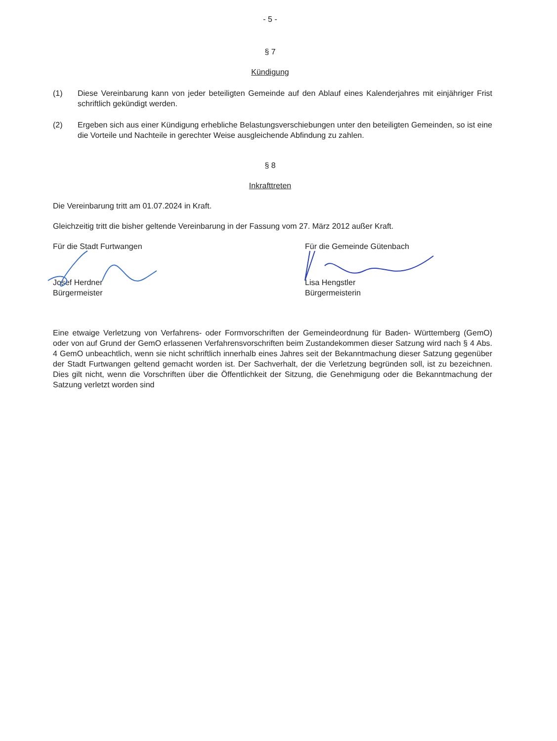- 5 -
§ 7
Kündigung
(1) Diese Vereinbarung kann von jeder beteiligten Gemeinde auf den Ablauf eines Kalenderjahres mit einjähriger Frist schriftlich gekündigt werden.
(2) Ergeben sich aus einer Kündigung erhebliche Belastungsverschiebungen unter den beteiligten Gemeinden, so ist eine die Vorteile und Nachteile in gerechter Weise ausgleichende Abfindung zu zahlen.
§ 8
Inkrafttreten
Die Vereinbarung tritt am 01.07.2024 in Kraft.
Gleichzeitig tritt die bisher geltende Vereinbarung in der Fassung vom 27. März 2012 außer Kraft.
Für die Stadt Furtwangen
Josef Herdner
Bürgermeister
Für die Gemeinde Gütenbach
Lisa Hengstler
Bürgermeisterin
Eine etwaige Verletzung von Verfahrens- oder Formvorschriften der Gemeindeordnung für Baden- Württemberg (GemO) oder von auf Grund der GemO erlassenen Verfahrensvorschriften beim Zustandekommen dieser Satzung wird nach § 4 Abs. 4 GemO unbeachtlich, wenn sie nicht schriftlich innerhalb eines Jahres seit der Bekanntmachung dieser Satzung gegenüber der Stadt Furtwangen geltend gemacht worden ist. Der Sachverhalt, der die Verletzung begründen soll, ist zu bezeichnen. Dies gilt nicht, wenn die Vorschriften über die Öffentlichkeit der Sitzung, die Genehmigung oder die Bekanntmachung der Satzung verletzt worden sind